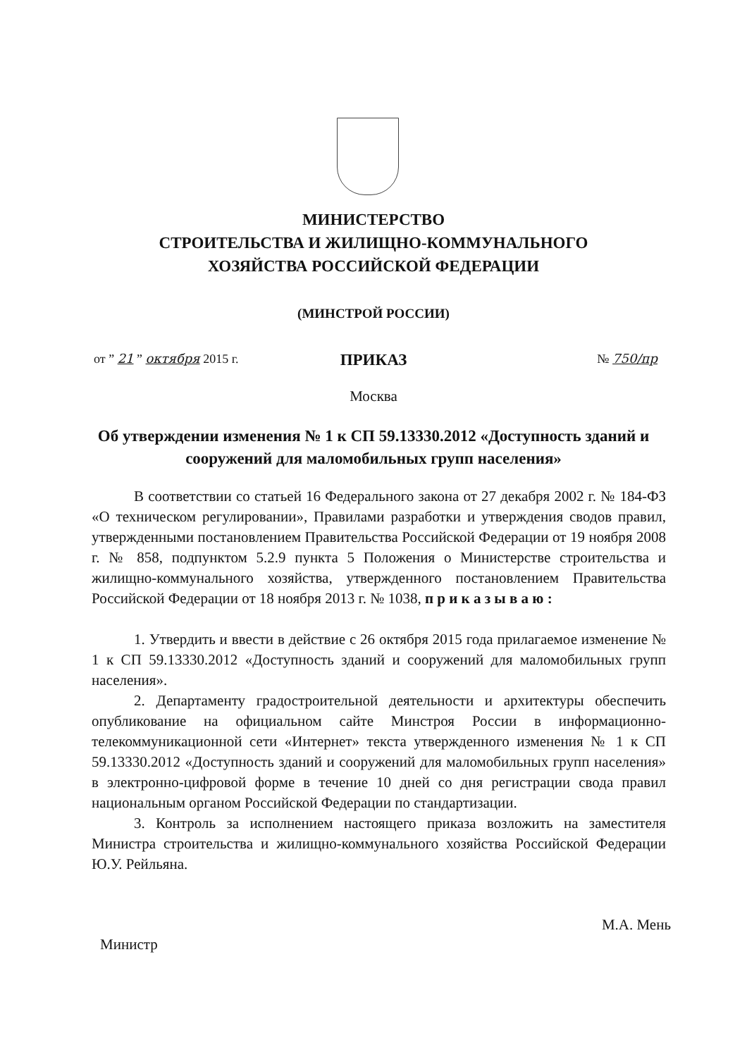МИНИСТЕРСТВО
СТРОИТЕЛЬСТВА И ЖИЛИЩНО-КОММУНАЛЬНОГО
ХОЗЯЙСТВА РОССИЙСКОЙ ФЕДЕРАЦИИ
(МИНСТРОЙ РОССИИ)
ПРИКАЗ
от ” 21 ” октября 2015 г. № 750/пр
Москва
Об утверждении изменения № 1 к СП 59.13330.2012 «Доступность зданий и сооружений для маломобильных групп населения»
В соответствии со статьей 16 Федерального закона от 27 декабря 2002 г. № 184-ФЗ «О техническом регулировании», Правилами разработки и утверждения сводов правил, утвержденными постановлением Правительства Российской Федерации от 19 ноября 2008 г. № 858, подпунктом 5.2.9 пункта 5 Положения о Министерстве строительства и жилищно-коммунального хозяйства, утвержденного постановлением Правительства Российской Федерации от 18 ноября 2013 г. № 1038, п р и к а з ы в а ю :
1. Утвердить и ввести в действие с 26 октября 2015 года прилагаемое изменение № 1 к СП 59.13330.2012 «Доступность зданий и сооружений для маломобильных групп населения».
2. Департаменту градостроительной деятельности и архитектуры обеспечить опубликование на официальном сайте Минстроя России в информационно-телекоммуникационной сети «Интернет» текста утвержденного изменения № 1 к СП 59.13330.2012 «Доступность зданий и сооружений для маломобильных групп населения» в электронно-цифровой форме в течение 10 дней со дня регистрации свода правил национальным органом Российской Федерации по стандартизации.
3. Контроль за исполнением настоящего приказа возложить на заместителя Министра строительства и жилищно-коммунального хозяйства Российской Федерации Ю.У. Рейльяна.
Министр М.А. Мень